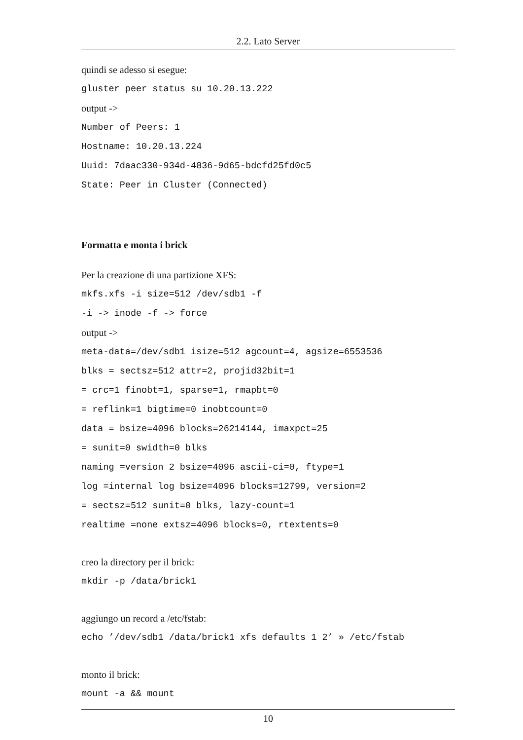2.2. Lato Server
quindi se adesso si esegue:
gluster peer status su 10.20.13.222
output ->
Number of Peers: 1
Hostname: 10.20.13.224
Uuid: 7daac330-934d-4836-9d65-bdcfd25fd0c5
State: Peer in Cluster (Connected)
Formatta e monta i brick
Per la creazione di una partizione XFS:
mkfs.xfs -i size=512 /dev/sdb1 -f
-i -> inode -f -> force
output ->
meta-data=/dev/sdb1 isize=512 agcount=4, agsize=6553536
blks = sectsz=512 attr=2, projid32bit=1
= crc=1 finobt=1, sparse=1, rmapbt=0
= reflink=1 bigtime=0 inobtcount=0
data = bsize=4096 blocks=26214144, imaxpct=25
= sunit=0 swidth=0 blks
naming =version 2 bsize=4096 ascii-ci=0, ftype=1
log =internal log bsize=4096 blocks=12799, version=2
= sectsz=512 sunit=0 blks, lazy-count=1
realtime =none extsz=4096 blocks=0, rtextents=0
creo la directory per il brick:
mkdir -p /data/brick1
aggiungo un record a /etc/fstab:
echo ’/dev/sdb1 /data/brick1 xfs defaults 1 2’ » /etc/fstab
monto il brick:
mount -a && mount
10